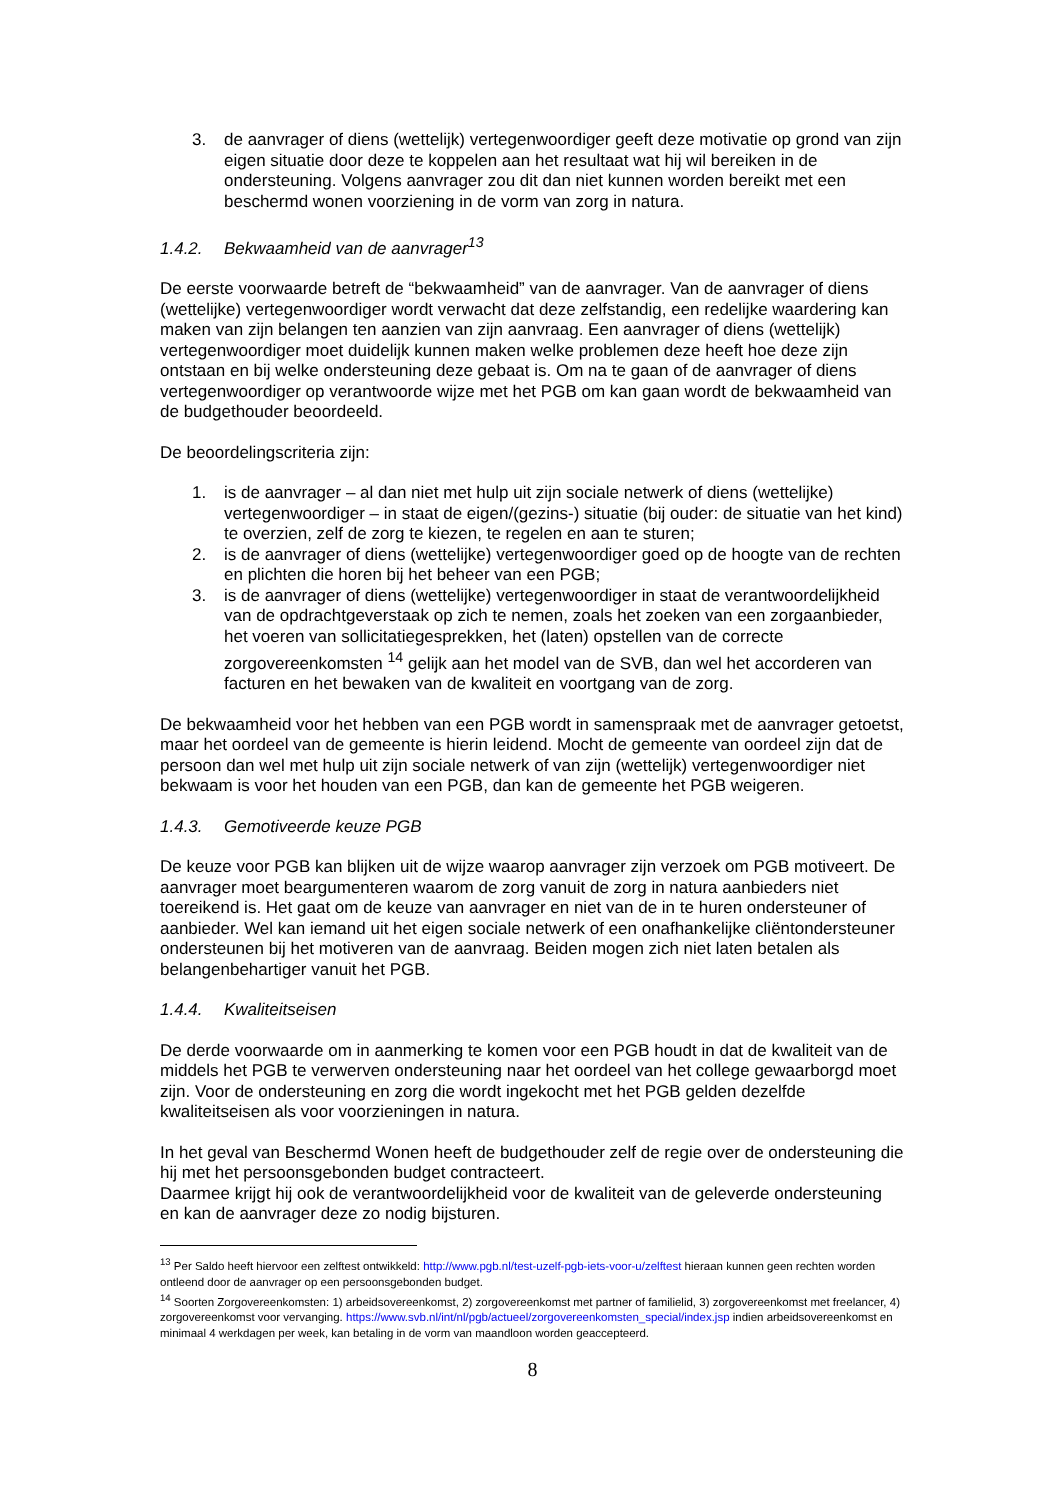3. de aanvrager of diens (wettelijk) vertegenwoordiger geeft deze motivatie op grond van zijn eigen situatie door deze te koppelen aan het resultaat wat hij wil bereiken in de ondersteuning. Volgens aanvrager zou dit dan niet kunnen worden bereikt met een beschermd wonen voorziening in de vorm van zorg in natura.
1.4.2. Bekwaamheid van de aanvrager<sup>13</sup>
De eerste voorwaarde betreft de “bekwaamheid” van de aanvrager. Van de aanvrager of diens (wettelijke) vertegenwoordiger wordt verwacht dat deze zelfstandig, een redelijke waardering kan maken van zijn belangen ten aanzien van zijn aanvraag. Een aanvrager of diens (wettelijk) vertegenwoordiger moet duidelijk kunnen maken welke problemen deze heeft hoe deze zijn ontstaan en bij welke ondersteuning deze gebaat is. Om na te gaan of de aanvrager of diens vertegenwoordiger op verantwoorde wijze met het PGB om kan gaan wordt de bekwaamheid van de budgethouder beoordeeld.
De beoordelingscriteria zijn:
1. is de aanvrager – al dan niet met hulp uit zijn sociale netwerk of diens (wettelijke) vertegenwoordiger – in staat de eigen/(gezins-) situatie (bij ouder: de situatie van het kind) te overzien, zelf de zorg te kiezen, te regelen en aan te sturen;
2. is de aanvrager of diens (wettelijke) vertegenwoordiger goed op de hoogte van de rechten en plichten die horen bij het beheer van een PGB;
3. is de aanvrager of diens (wettelijke) vertegenwoordiger in staat de verantwoordelijkheid van de opdrachtgeverstaak op zich te nemen, zoals het zoeken van een zorgaanbieder, het voeren van sollicitatiegesprekken, het (laten) opstellen van de correcte zorgovereenkomsten <sup>14</sup> gelijk aan het model van de SVB, dan wel het accorderen van facturen en het bewaken van de kwaliteit en voortgang van de zorg.
De bekwaamheid voor het hebben van een PGB wordt in samenspraak met de aanvrager getoetst, maar het oordeel van de gemeente is hierin leidend. Mocht de gemeente van oordeel zijn dat de persoon dan wel met hulp uit zijn sociale netwerk of van zijn (wettelijk) vertegenwoordiger niet bekwaam is voor het houden van een PGB, dan kan de gemeente het PGB weigeren.
1.4.3. Gemotiveerde keuze PGB
De keuze voor PGB kan blijken uit de wijze waarop aanvrager zijn verzoek om PGB motiveert. De aanvrager moet beargumenteren waarom de zorg vanuit de zorg in natura aanbieders niet toereikend is. Het gaat om de keuze van aanvrager en niet van de in te huren ondersteuner of aanbieder. Wel kan iemand uit het eigen sociale netwerk of een onafhankelijke cliëntondersteuner ondersteunen bij het motiveren van de aanvraag. Beiden mogen zich niet laten betalen als belangenbehartiger vanuit het PGB.
1.4.4. Kwaliteitseisen
De derde voorwaarde om in aanmerking te komen voor een PGB houdt in dat de kwaliteit van de middels het PGB te verwerven ondersteuning naar het oordeel van het college gewaarborgd moet zijn. Voor de ondersteuning en zorg die wordt ingekocht met het PGB gelden dezelfde kwaliteitseisen als voor voorzieningen in natura.
In het geval van Beschermd Wonen heeft de budgethouder zelf de regie over de ondersteuning die hij met het persoonsgebonden budget contracteert.
Daarmee krijgt hij ook de verantwoordelijkheid voor de kwaliteit van de geleverde ondersteuning en kan de aanvrager deze zo nodig bijsturen.
<sup>13</sup> Per Saldo heeft hiervoor een zelftest ontwikkeld: http://www.pgb.nl/test-uzelf-pgb-iets-voor-u/zelftest hieraan kunnen geen rechten worden ontleend door de aanvrager op een persoonsgebonden budget.
<sup>14</sup> Soorten Zorgovereenkomsten: 1) arbeidsovereenkomst, 2) zorgovereenkomst met partner of familielid, 3) zorgovereenkomst met freelancer, 4) zorgovereenkomst voor vervanging. https://www.svb.nl/int/nl/pgb/actueel/zorgovereenkomsten_special/index.jsp indien arbeidsovereenkomst en minimaal 4 werkdagen per week, kan betaling in de vorm van maandloon worden geaccepteerd.
8